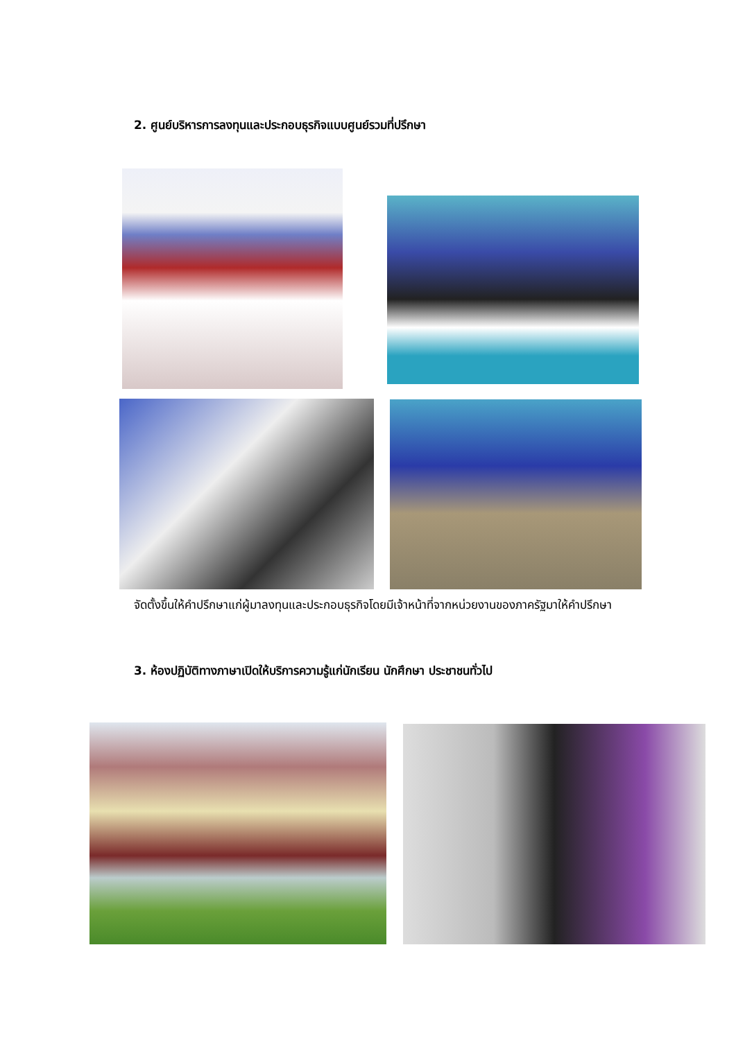2. ศูนย์บริหารการลงทุนและประกอบธุรกิจแบบศูนย์รวมที่ปรึกษา
จัดตั้งขึ้นให้คำปรึกษาแก่ผู้มาลงทุนและประกอบธุรกิจโดยมีเจ้าหน้าที่จากหน่วยงานของภาครัฐมาให้คำปรึกษา
3. ห้องปฏิบัติทางภาษาเปิดให้บริการความรู้แก่นักเรียน นักศึกษา ประชาชนทั่วไป